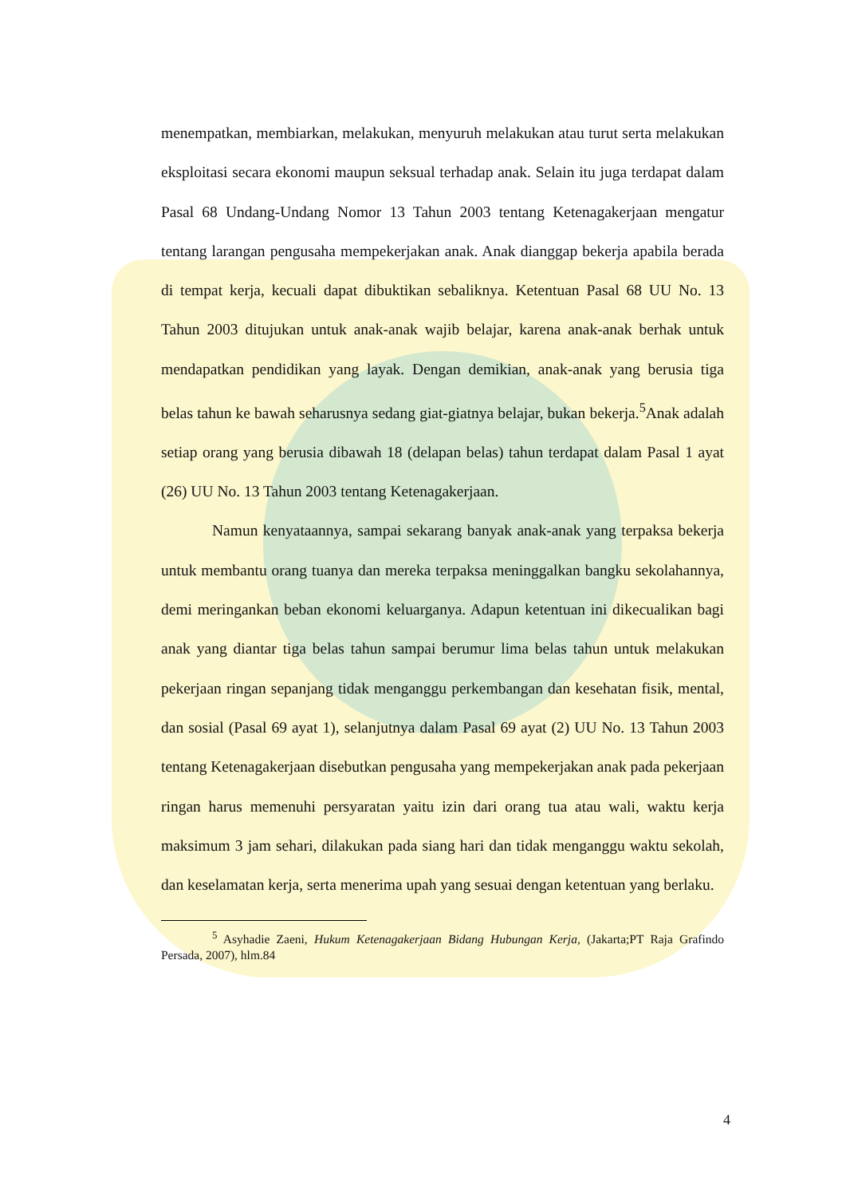menempatkan, membiarkan, melakukan, menyuruh melakukan atau turut serta melakukan eksploitasi secara ekonomi maupun seksual terhadap anak. Selain itu juga terdapat dalam Pasal 68 Undang-Undang Nomor 13 Tahun 2003 tentang Ketenagakerjaan mengatur tentang larangan pengusaha mempekerjakan anak. Anak dianggap bekerja apabila berada di tempat kerja, kecuali dapat dibuktikan sebaliknya. Ketentuan Pasal 68 UU No. 13 Tahun 2003 ditujukan untuk anak-anak wajib belajar, karena anak-anak berhak untuk mendapatkan pendidikan yang layak. Dengan demikian, anak-anak yang berusia tiga belas tahun ke bawah seharusnya sedang giat-giatnya belajar, bukan bekerja.<sup>5</sup>Anak adalah setiap orang yang berusia dibawah 18 (delapan belas) tahun terdapat dalam Pasal 1 ayat (26) UU No. 13 Tahun 2003 tentang Ketenagakerjaan.
Namun kenyataannya, sampai sekarang banyak anak-anak yang terpaksa bekerja untuk membantu orang tuanya dan mereka terpaksa meninggalkan bangku sekolahannya, demi meringankan beban ekonomi keluarganya. Adapun ketentuan ini dikecualikan bagi anak yang diantar tiga belas tahun sampai berumur lima belas tahun untuk melakukan pekerjaan ringan sepanjang tidak menganggu perkembangan dan kesehatan fisik, mental, dan sosial (Pasal 69 ayat 1), selanjutnya dalam Pasal 69 ayat (2) UU No. 13 Tahun 2003 tentang Ketenagakerjaan disebutkan pengusaha yang mempekerjakan anak pada pekerjaan ringan harus memenuhi persyaratan yaitu izin dari orang tua atau wali, waktu kerja maksimum 3 jam sehari, dilakukan pada siang hari dan tidak menganggu waktu sekolah, dan keselamatan kerja, serta menerima upah yang sesuai dengan ketentuan yang berlaku.
<sup>5</sup> Asyhadie Zaeni, Hukum Ketenagakerjaan Bidang Hubungan Kerja, (Jakarta;PT Raja Grafindo Persada, 2007), hlm.84
4